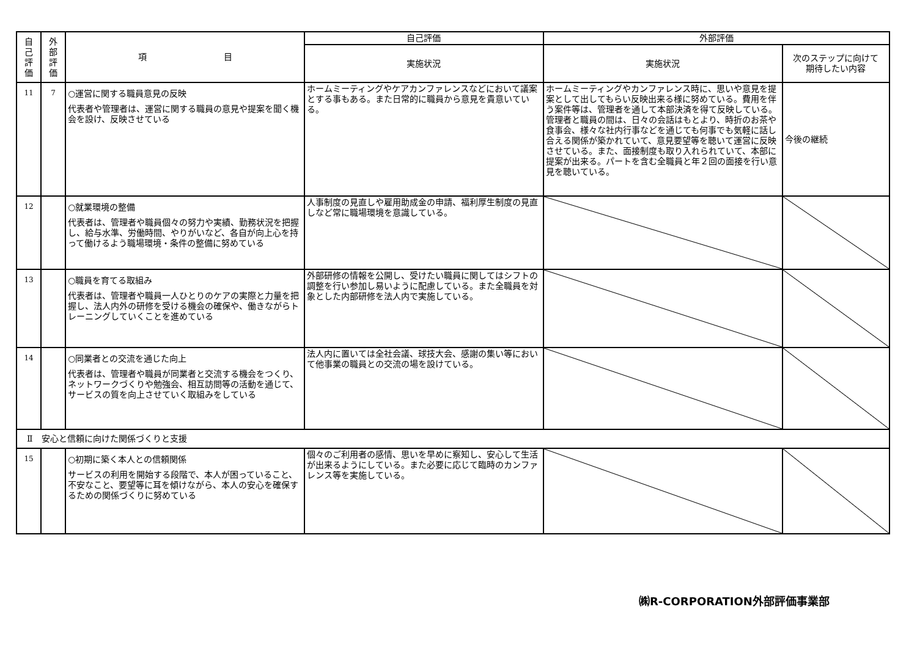| 自 己 評 価 | 外 部 評 価 | 項 目 | 自己評価 | 外部評価 | |
| --- | --- | --- | --- | --- | --- |
| | | | 実施状況 | 実施状況 | 次のステップに向けて 期待したい内容 |
| 11 | 7 | ○運営に関する職員意見の反映 代表者や管理者は、運営に関する職員の意見や提案を聞く機会を設け、反映させている | ホームミーティングやケアカンファレンスなどにおいて議案とする事もある。また日常的に職員から意見を貴意いている。 | ホームミーティングやカンファレンス時に、思いや意見を提案として出してもらい反映出来る様に努めている。費用を伴う案件等は、管理者を通して本部決済を得て反映している。管理者と職員の間は、日々の会話はもとより、時折のお茶や食事会、様々な社内行事などを通じても何事でも気軽に話し合える関係が築かれていて、意見要望等を聴いて運営に反映させている。また、面接制度も取り入れられていて、本部に提案が出来る。パートを含む全職員と年２回の面接を行い意見を聴いている。 | 今後の継続 |
| 12 | | ○就業環境の整備 代表者は、管理者や職員個々の努力や実績、勤務状況を把握し、給与水準、労働時間、やりがいなど、各自が向上心を持って働けるよう職場環境・条件の整備に努めている | 人事制度の見直しや雇用助成金の申請、福利厚生制度の見直しなど常に職場環境を意識している。 | | |
| 13 | | ○職員を育てる取組み 代表者は、管理者や職員一人ひとりのケアの実際と力量を把握し、法人内外の研修を受ける機会の確保や、働きながらトレーニングしていくことを進めている | 外部研修の情報を公開し、受けたい職員に関してはシフトの調整を行い参加し易いように配慮している。また全職員を対象とした内部研修を法人内で実施している。 | | |
| 14 | | ○同業者との交流を通じた向上 代表者は、管理者や職員が同業者と交流する機会をつくり、ネットワークづくりや勉強会、相互訪問等の活動を通じて、サービスの質を向上させていく取組みをしている | 法人内に置いては全社会議、球技大会、感謝の集い等において他事業の職員との交流の場を設けている。 | | |
| Ⅱ 安心と信頼に向けた関係づくりと支援 | | | | | |
| 15 | | ○初期に築く本人との信頼関係 サービスの利用を開始する段階で、本人が困っていること、不安なこと、要望等に耳を傾けながら、本人の安心を確保するための関係づくりに努めている | 個々のご利用者の感情、思いを早めに察知し、安心して生活が出来るようにしている。また必要に応じて臨時のカンファレンス等を実施している。 | | |
㈱R-CORPORATION外部評価事業部